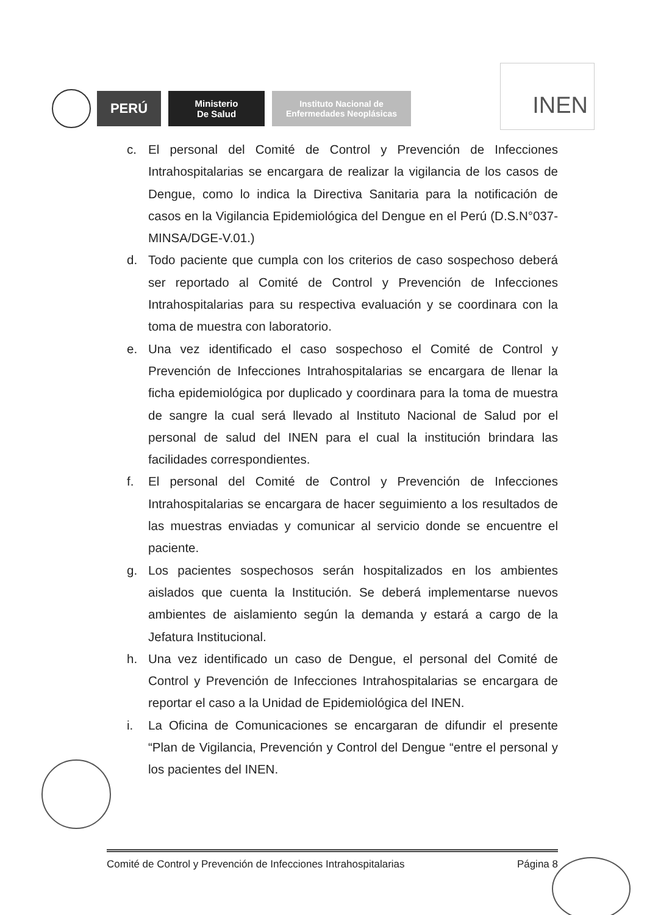PERÚ
Ministerio
De Salud
Instituto Nacional de
Enfermedades Neoplásicas
INEN
c. El personal del Comité de Control y Prevención de Infecciones Intrahospitalarias se encargara de realizar la vigilancia de los casos de Dengue, como lo indica la Directiva Sanitaria para la notificación de casos en la Vigilancia Epidemiológica del Dengue en el Perú (D.S.N°037-MINSA/DGE-V.01.)
d. Todo paciente que cumpla con los criterios de caso sospechoso deberá ser reportado al Comité de Control y Prevención de Infecciones Intrahospitalarias para su respectiva evaluación y se coordinara con la toma de muestra con laboratorio.
e. Una vez identificado el caso sospechoso el Comité de Control y Prevención de Infecciones Intrahospitalarias se encargara de llenar la ficha epidemiológica por duplicado y coordinara para la toma de muestra de sangre la cual será llevado al Instituto Nacional de Salud por el personal de salud del INEN para el cual la institución brindara las facilidades correspondientes.
f. El personal del Comité de Control y Prevención de Infecciones Intrahospitalarias se encargara de hacer seguimiento a los resultados de las muestras enviadas y comunicar al servicio donde se encuentre el paciente.
g. Los pacientes sospechosos serán hospitalizados en los ambientes aislados que cuenta la Institución. Se deberá implementarse nuevos ambientes de aislamiento según la demanda y estará a cargo de la Jefatura Institucional.
h. Una vez identificado un caso de Dengue, el personal del Comité de Control y Prevención de Infecciones Intrahospitalarias se encargara de reportar el caso a la Unidad de Epidemiológica del INEN.
i. La Oficina de Comunicaciones se encargaran de difundir el presente “Plan de Vigilancia, Prevención y Control del Dengue “entre el personal y los pacientes del INEN.
Comité de Control y Prevención de Infecciones Intrahospitalarias Página 8